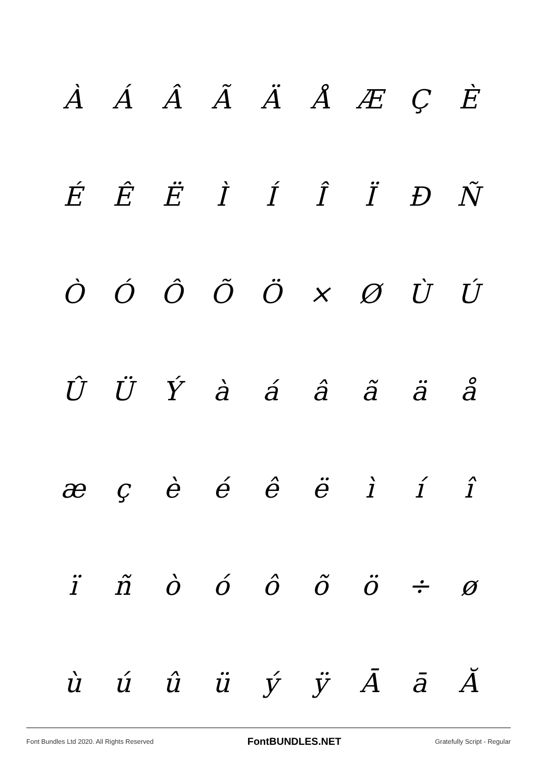À Á Â Ã Ä Å Æ Ç È
É Ê Ë Ì Í Î Ï Ð Ñ
Ò Ó Ô Õ Ö × Ø Ù Ú
Û Ü Ý à á â ã ä å
æ ç è é ê ë ì í î
ï ñ ò ó ô õ ö ÷ ø
ù ú û ü ý ÿ Ā ā Ă
Font Bundles Ltd 2020. All Rights Reserved FontBUNDLES.NET Gratefully Script - Regular